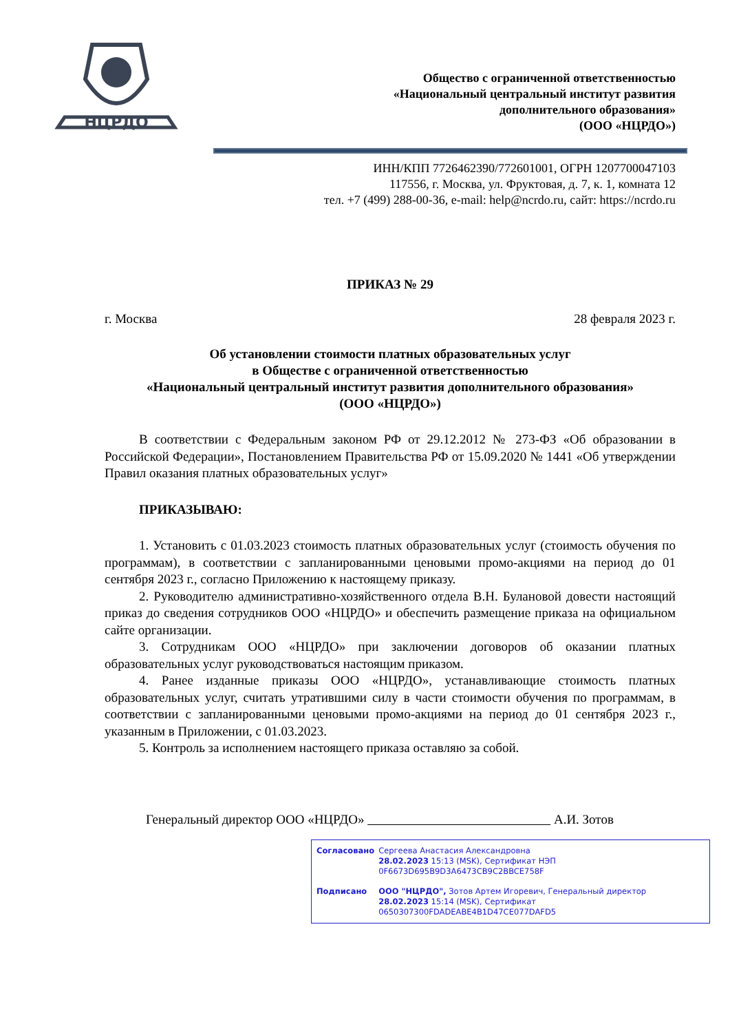НЦРДО
Общество с ограниченной ответственностью
«Национальный центральный институт развития
дополнительного образования»
(ООО «НЦРДО»)
ИНН/КПП 7726462390/772601001, ОГРН 1207700047103
117556, г. Москва, ул. Фруктовая, д. 7, к. 1, комната 12
тел. +7 (499) 288-00-36, e-mail: help@ncrdo.ru, сайт: https://ncrdo.ru
ПРИКАЗ № 29
г. Москва 28 февраля 2023 г.
Об установлении стоимости платных образовательных услуг
в Обществе с ограниченной ответственностью
«Национальный центральный институт развития дополнительного образования»
(ООО «НЦРДО»)
В соответствии с Федеральным законом РФ от 29.12.2012 № 273-ФЗ «Об образовании в Российской Федерации», Постановлением Правительства РФ от 15.09.2020 № 1441 «Об утверждении Правил оказания платных образовательных услуг»
ПРИКАЗЫВАЮ:
1. Установить с 01.03.2023 стоимость платных образовательных услуг (стоимость обучения по программам), в соответствии с запланированными ценовыми промо-акциями на период до 01 сентября 2023 г., согласно Приложению к настоящему приказу.
2. Руководителю административно-хозяйственного отдела В.Н. Булановой довести настоящий приказ до сведения сотрудников ООО «НЦРДО» и обеспечить размещение приказа на официальном сайте организации.
3. Сотрудникам ООО «НЦРДО» при заключении договоров об оказании платных образовательных услуг руководствоваться настоящим приказом.
4. Ранее изданные приказы ООО «НЦРДО», устанавливающие стоимость платных образовательных услуг, считать утратившими силу в части стоимости обучения по программам, в соответствии с запланированными ценовыми промо-акциями на период до 01 сентября 2023 г., указанным в Приложении, с 01.03.2023.
5. Контроль за исполнением настоящего приказа оставляю за собой.
Генеральный директор ООО «НЦРДО» А.И. Зотов
| Согласовано | Сергеева Анастасия Александровна 28.02.2023 15:13 (MSK), Сертификат НЭП 0F6673D695B9D3A6473CB9C2BBCE758F |
| Подписано | ООО "НЦРДО", Зотов Артем Игоревич, Генеральный директор 28.02.2023 15:14 (MSK), Сертификат 0650307300FDADEABE4B1D47CE077DAFD5 |